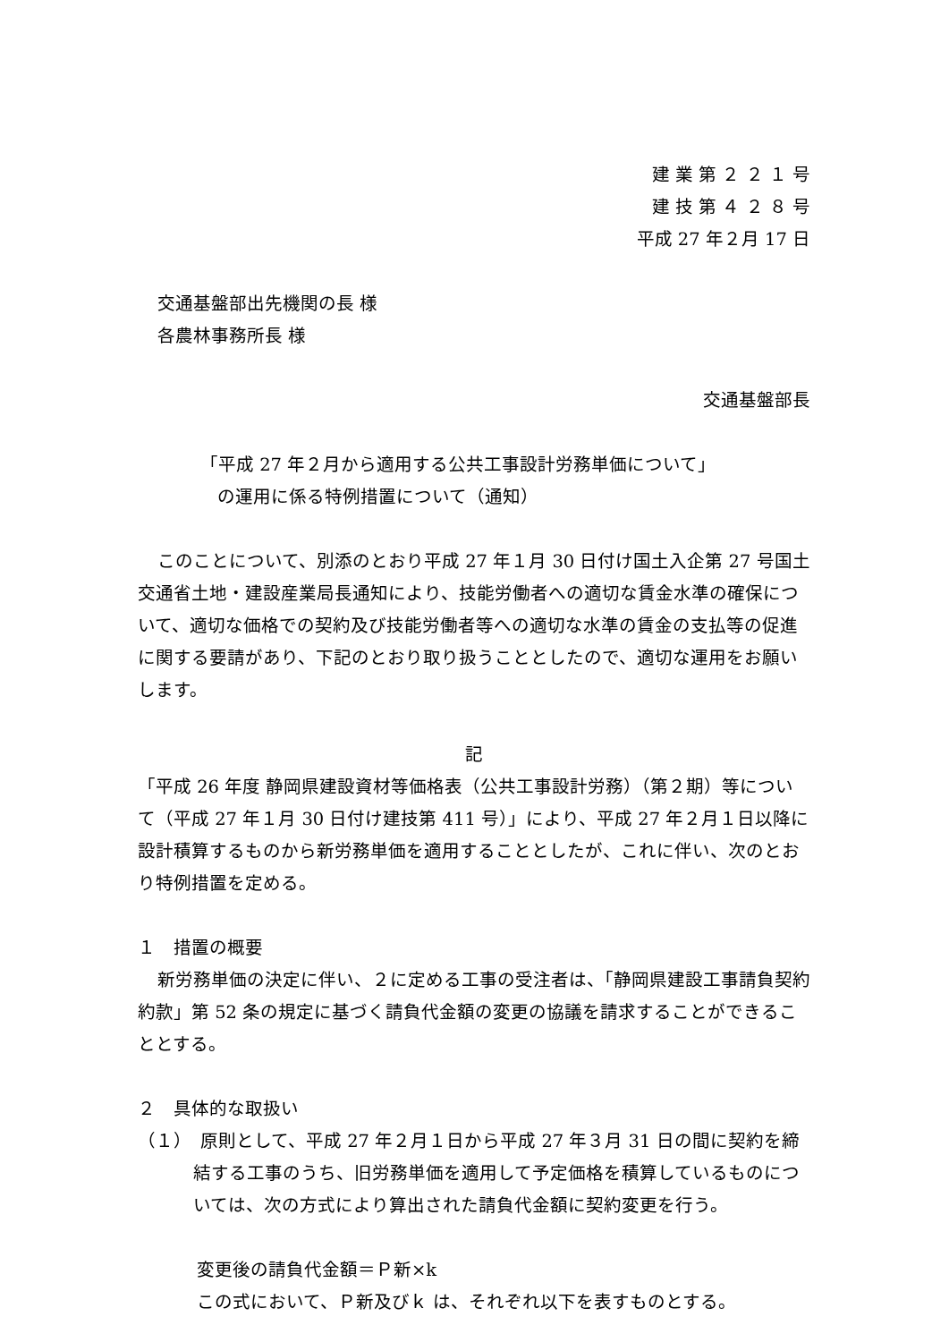建 業 第 ２ ２ １ 号
建 技 第 ４ ２ ８ 号
平成 27 年２月 17 日
交通基盤部出先機関の長 様
各農林事務所長 様
交通基盤部長
「平成 27 年２月から適用する公共工事設計労務単価について」
の運用に係る特例措置について（通知）
このことについて、別添のとおり平成 27 年１月 30 日付け国土入企第 27 号国土交通省土地・建設産業局長通知により、技能労働者への適切な賃金水準の確保について、適切な価格での契約及び技能労働者等への適切な水準の賃金の支払等の促進に関する要請があり、下記のとおり取り扱うこととしたので、適切な運用をお願いします。
記
「平成 26 年度 静岡県建設資材等価格表（公共工事設計労務）（第２期）等について（平成 27 年１月 30 日付け建技第 411 号）」により、平成 27 年２月１日以降に設計積算するものから新労務単価を適用することとしたが、これに伴い、次のとおり特例措置を定める。
１　措置の概要
新労務単価の決定に伴い、２に定める工事の受注者は、「静岡県建設工事請負契約約款」第 52 条の規定に基づく請負代金額の変更の協議を請求することができることとする。
２　具体的な取扱い
（１）　原則として、平成 27 年２月１日から平成 27 年３月 31 日の間に契約を締結する工事のうち、旧労務単価を適用して予定価格を積算しているものについては、次の方式により算出された請負代金額に契約変更を行う。
変更後の請負代金額＝Ｐ新×k
この式において、Ｐ新及びｋ は、それぞれ以下を表すものとする。